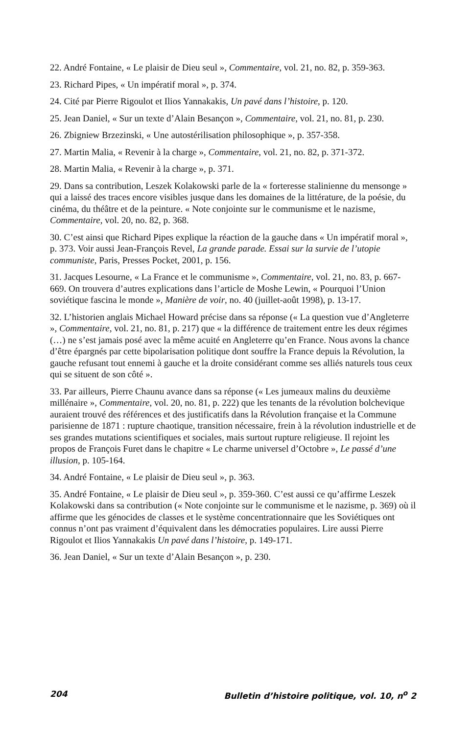22. André Fontaine, « Le plaisir de Dieu seul », Commentaire, vol. 21, no. 82, p. 359-363.
23. Richard Pipes, « Un impératif moral », p. 374.
24. Cité par Pierre Rigoulot et Ilios Yannakakis, Un pavé dans l’histoire, p. 120.
25. Jean Daniel, « Sur un texte d’Alain Besançon », Commentaire, vol. 21, no. 81, p. 230.
26. Zbigniew Brzezinski, « Une autostérilisation philosophique », p. 357-358.
27. Martin Malia, « Revenir à la charge », Commentaire, vol. 21, no. 82, p. 371-372.
28. Martin Malia, « Revenir à la charge », p. 371.
29. Dans sa contribution, Leszek Kolakowski parle de la « forteresse stalinienne du mensonge » qui a laissé des traces encore visibles jusque dans les domaines de la littérature, de la poésie, du cinéma, du théâtre et de la peinture. « Note conjointe sur le communisme et le nazisme, Commentaire, vol. 20, no. 82, p. 368.
30. C’est ainsi que Richard Pipes explique la réaction de la gauche dans « Un impératif moral », p. 373. Voir aussi Jean-François Revel, La grande parade. Essai sur la survie de l’utopie communiste, Paris, Presses Pocket, 2001, p. 156.
31. Jacques Lesourne, « La France et le communisme », Commentaire, vol. 21, no. 83, p. 667-669. On trouvera d’autres explications dans l’article de Moshe Lewin, « Pourquoi l’Union soviétique fascina le monde », Manière de voir, no. 40 (juillet-août 1998), p. 13-17.
32. L’historien anglais Michael Howard précise dans sa réponse (« La question vue d’Angleterre », Commentaire, vol. 21, no. 81, p. 217) que « la différence de traitement entre les deux régimes (…) ne s’est jamais posé avec la même acuité en Angleterre qu’en France. Nous avons la chance d’être épargnés par cette bipolarisation politique dont souffre la France depuis la Révolution, la gauche refusant tout ennemi à gauche et la droite considérant comme ses alliés naturels tous ceux qui se situent de son côté ».
33. Par ailleurs, Pierre Chaunu avance dans sa réponse (« Les jumeaux malins du deuxième millénaire », Commentaire, vol. 20, no. 81, p. 222) que les tenants de la révolution bolchevique auraient trouvé des références et des justificatifs dans la Révolution française et la Commune parisienne de 1871 : rupture chaotique, transition nécessaire, frein à la révolution industrielle et de ses grandes mutations scientifiques et sociales, mais surtout rupture religieuse. Il rejoint les propos de François Furet dans le chapitre « Le charme universel d’Octobre », Le passé d’une illusion, p. 105-164.
34. André Fontaine, « Le plaisir de Dieu seul », p. 363.
35. André Fontaine, « Le plaisir de Dieu seul », p. 359-360. C’est aussi ce qu’affirme Leszek Kolakowski dans sa contribution (« Note conjointe sur le communisme et le nazisme, p. 369) où il affirme que les génocides de classes et le système concentrationnaire que les Soviétiques ont connus n’ont pas vraiment d’équivalent dans les démocraties populaires. Lire aussi Pierre Rigoulot et Ilios Yannakakis Un pavé dans l’histoire, p. 149-171.
36. Jean Daniel, « Sur un texte d’Alain Besançon », p. 230.
204 Bulletin d’histoire politique, vol. 10, n<sup>o</sup> 2